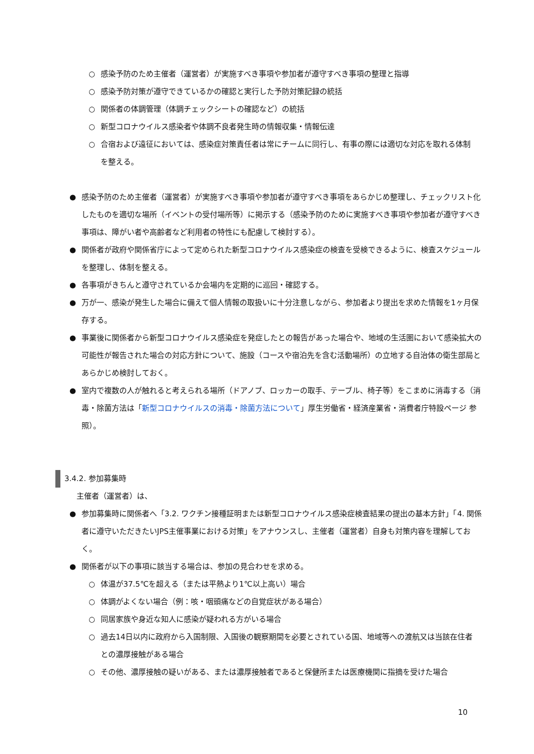○ 感染予防のため主催者（運営者）が実施すべき事項や参加者が遵守すべき事項の整理と指導
○ 感染予防対策が遵守できているかの確認と実行した予防対策記録の統括
○ 関係者の体調管理（体調チェックシートの確認など）の統括
○ 新型コロナウイルス感染者や体調不良者発生時の情報収集・情報伝達
○ 合宿および遠征においては、感染症対策責任者は常にチームに同行し、有事の際には適切な対応を取れる体制を整える。
● 感染予防のため主催者（運営者）が実施すべき事項や参加者が遵守すべき事項をあらかじめ整理し、チェックリスト化したものを適切な場所（イベントの受付場所等）に掲示する（感染予防のために実施すべき事項や参加者が遵守すべき事項は、障がい者や高齢者など利用者の特性にも配慮して検討する）。
● 関係者が政府や関係省庁によって定められた新型コロナウイルス感染症の検査を受検できるように、検査スケジュールを整理し、体制を整える。
● 各事項がきちんと遵守されているか会場内を定期的に巡回・確認する。
● 万が一、感染が発生した場合に備えて個人情報の取扱いに十分注意しながら、参加者より提出を求めた情報を1ヶ月保存する。
● 事業後に関係者から新型コロナウイルス感染症を発症したとの報告があった場合や、地域の生活圏において感染拡大の可能性が報告された場合の対応方針について、施設（コースや宿泊先を含む活動場所）の立地する自治体の衛生部局とあらかじめ検討しておく。
● 室内で複数の人が触れると考えられる場所（ドアノブ、ロッカーの取手、テーブル、椅子等）をこまめに消毒する（消毒・除菌方法は「新型コロナウイルスの消毒・除菌方法について」厚生労働省・経済産業省・消費者庁特設ページ 参照）。
3.4.2. 参加募集時
主催者（運営者）は、
● 参加募集時に関係者へ「3.2. ワクチン接種証明または新型コロナウイルス感染症検査結果の提出の基本方針」「4. 関係者に遵守いただきたいJPS主催事業における対策」をアナウンスし、主催者（運営者）自身も対策内容を理解しておく。
● 関係者が以下の事項に該当する場合は、参加の見合わせを求める。
○ 体温が37.5℃を超える（または平熱より1℃以上高い）場合
○ 体調がよくない場合（例：咳・咽頭痛などの自覚症状がある場合）
○ 同居家族や身近な知人に感染が疑われる方がいる場合
○ 過去14日以内に政府から入国制限、入国後の観察期間を必要とされている国、地域等への渡航又は当該在住者との濃厚接触がある場合
○ その他、濃厚接触の疑いがある、または濃厚接触者であると保健所または医療機関に指摘を受けた場合
10